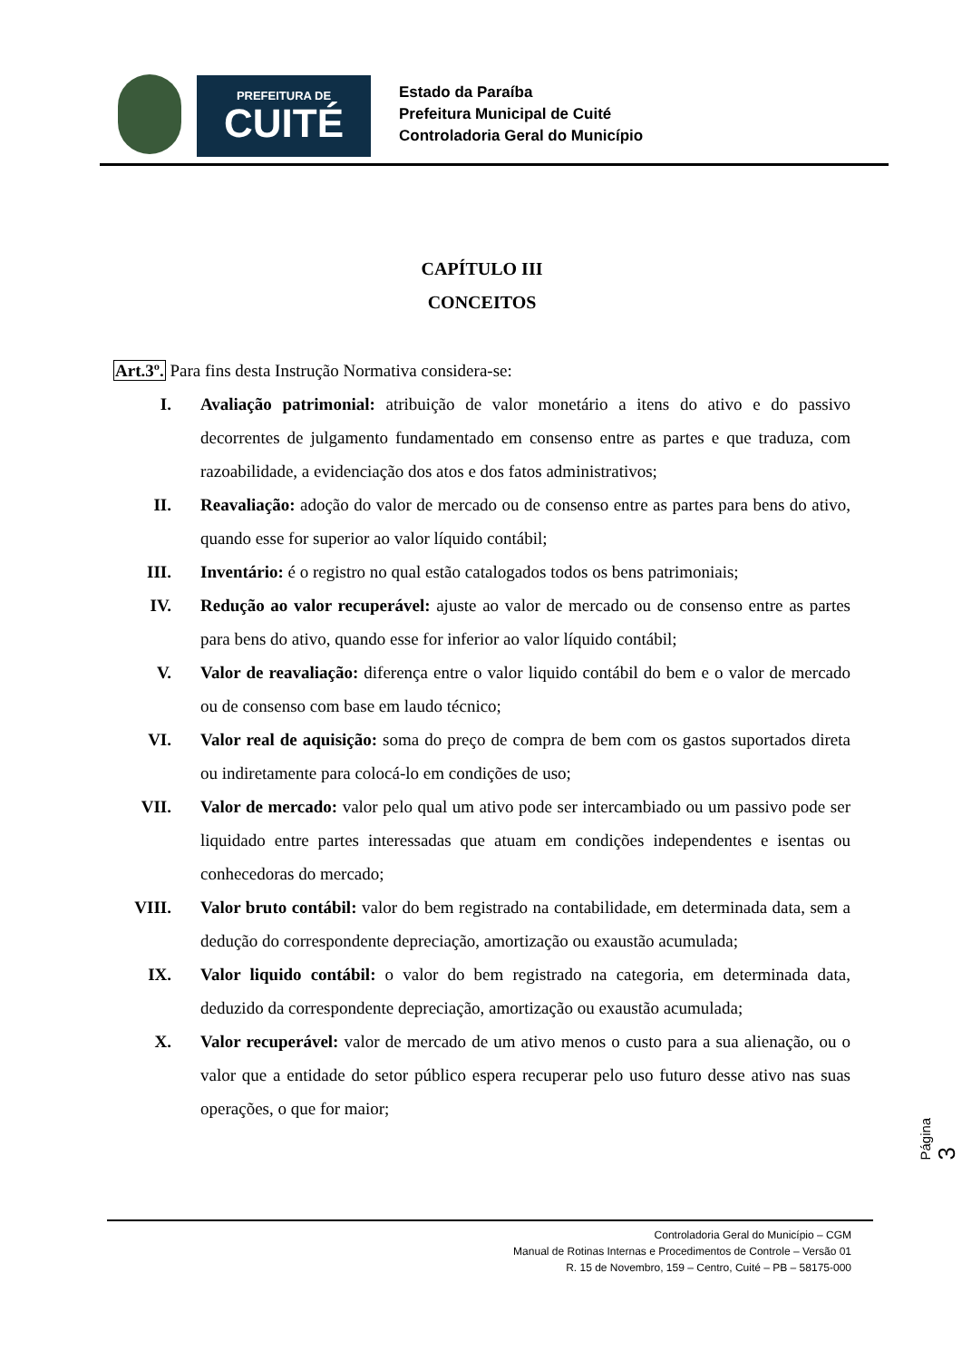PREFEITURA DE
CUITÉ
Estado da Paraíba
Prefeitura Municipal de Cuité
Controladoria Geral do Município
CAPÍTULO III
CONCEITOS
Art.3º. Para fins desta Instrução Normativa considera-se:
I. Avaliação patrimonial: atribuição de valor monetário a itens do ativo e do passivo decorrentes de julgamento fundamentado em consenso entre as partes e que traduza, com razoabilidade, a evidenciação dos atos e dos fatos administrativos;
II. Reavaliação: adoção do valor de mercado ou de consenso entre as partes para bens do ativo, quando esse for superior ao valor líquido contábil;
III. Inventário: é o registro no qual estão catalogados todos os bens patrimoniais;
IV. Redução ao valor recuperável: ajuste ao valor de mercado ou de consenso entre as partes para bens do ativo, quando esse for inferior ao valor líquido contábil;
V. Valor de reavaliação: diferença entre o valor liquido contábil do bem e o valor de mercado ou de consenso com base em laudo técnico;
VI. Valor real de aquisição: soma do preço de compra de bem com os gastos suportados direta ou indiretamente para colocá-lo em condições de uso;
VII. Valor de mercado: valor pelo qual um ativo pode ser intercambiado ou um passivo pode ser liquidado entre partes interessadas que atuam em condições independentes e isentas ou conhecedoras do mercado;
VIII. Valor bruto contábil: valor do bem registrado na contabilidade, em determinada data, sem a dedução do correspondente depreciação, amortização ou exaustão acumulada;
IX. Valor liquido contábil: o valor do bem registrado na categoria, em determinada data, deduzido da correspondente depreciação, amortização ou exaustão acumulada;
X. Valor recuperável: valor de mercado de um ativo menos o custo para a sua alienação, ou o valor que a entidade do setor público espera recuperar pelo uso futuro desse ativo nas suas operações, o que for maior;
Página 3
Controladoria Geral do Município – CGM
Manual de Rotinas Internas e Procedimentos de Controle – Versão 01
R. 15 de Novembro, 159 – Centro, Cuité – PB – 58175-000